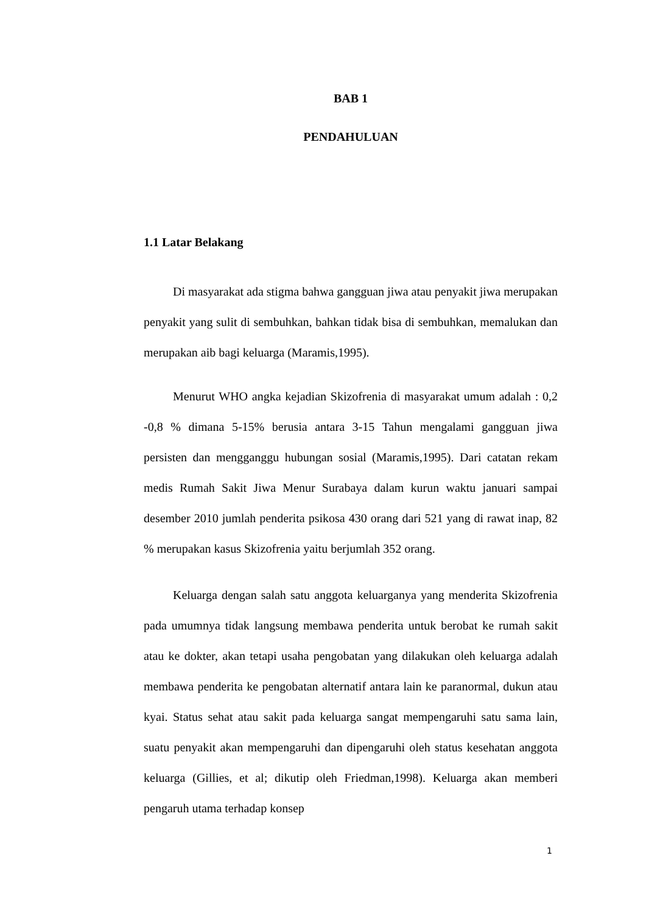BAB 1
PENDAHULUAN
1.1 Latar Belakang
Di masyarakat ada stigma bahwa gangguan jiwa atau penyakit jiwa merupakan penyakit yang sulit di sembuhkan, bahkan tidak bisa di sembuhkan, memalukan dan merupakan aib bagi keluarga (Maramis,1995).
Menurut WHO angka kejadian Skizofrenia di masyarakat umum adalah : 0,2 -0,8 % dimana 5-15% berusia antara 3-15 Tahun mengalami gangguan jiwa persisten dan mengganggu hubungan sosial (Maramis,1995). Dari catatan rekam medis Rumah Sakit Jiwa Menur Surabaya dalam kurun waktu januari sampai desember 2010 jumlah penderita psikosa 430 orang dari 521 yang di rawat inap, 82 % merupakan kasus Skizofrenia yaitu berjumlah 352 orang.
Keluarga dengan salah satu anggota keluarganya yang menderita Skizofrenia pada umumnya tidak langsung membawa penderita untuk berobat ke rumah sakit atau ke dokter, akan tetapi usaha pengobatan yang dilakukan oleh keluarga adalah membawa penderita ke pengobatan alternatif antara lain ke paranormal, dukun atau kyai. Status sehat atau sakit pada keluarga sangat mempengaruhi satu sama lain, suatu penyakit akan mempengaruhi dan dipengaruhi oleh status kesehatan anggota keluarga (Gillies, et al; dikutip oleh Friedman,1998). Keluarga akan memberi pengaruh utama terhadap konsep
1